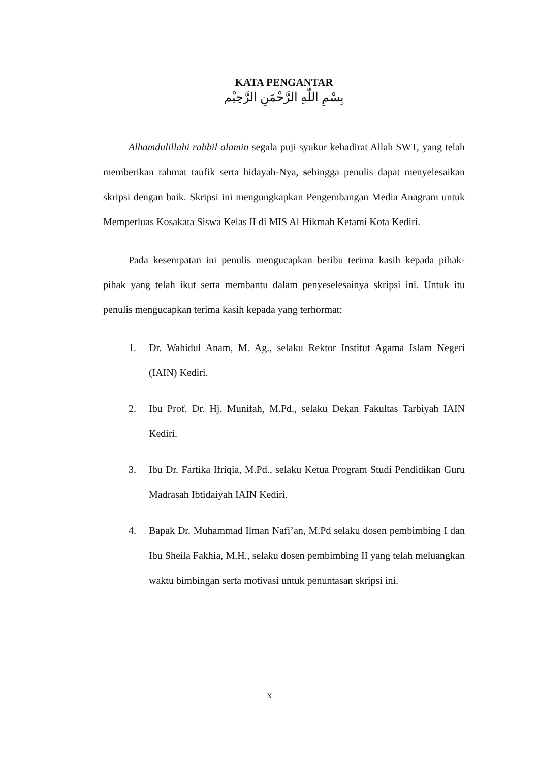KATA PENGANTAR
بِسْمِ اللّٰهِ الرَّحْمَنِ الرَّحِيْم
Alhamdulillahi rabbil alamin segala puji syukur kehadirat Allah SWT, yang telah memberikan rahmat taufik serta hidayah-Nya, sehingga penulis dapat menyelesaikan skripsi dengan baik. Skripsi ini mengungkapkan Pengembangan Media Anagram untuk Memperluas Kosakata Siswa Kelas II di MIS Al Hikmah Ketami Kota Kediri.
Pada kesempatan ini penulis mengucapkan beribu terima kasih kepada pihak-pihak yang telah ikut serta membantu dalam penyeselesainya skripsi ini. Untuk itu penulis mengucapkan terima kasih kepada yang terhormat:
1. Dr. Wahidul Anam, M. Ag., selaku Rektor Institut Agama Islam Negeri (IAIN) Kediri.
2. Ibu Prof. Dr. Hj. Munifah, M.Pd., selaku Dekan Fakultas Tarbiyah IAIN Kediri.
3. Ibu Dr. Fartika Ifriqia, M.Pd., selaku Ketua Program Studi Pendidikan Guru Madrasah Ibtidaiyah IAIN Kediri.
4. Bapak Dr. Muhammad Ilman Nafi’an, M.Pd selaku dosen pembimbing I dan Ibu Sheila Fakhia, M.H., selaku dosen pembimbing II yang telah meluangkan waktu bimbingan serta motivasi untuk penuntasan skripsi ini.
x